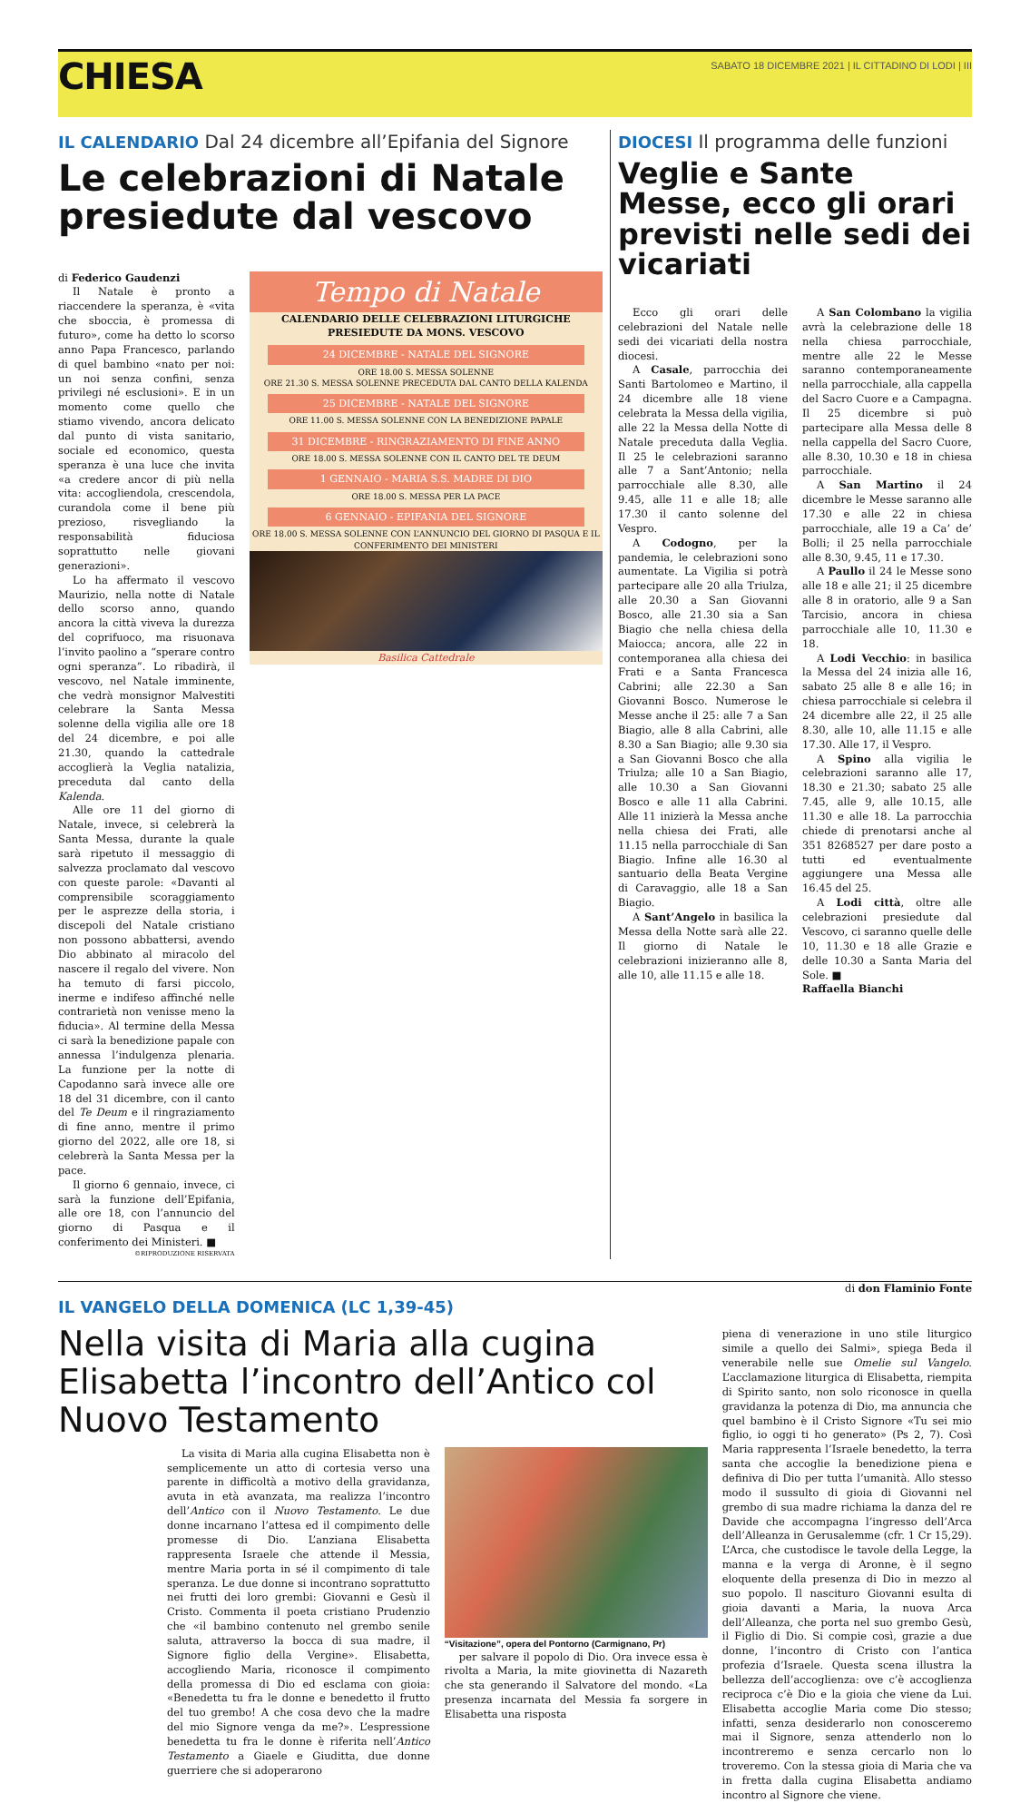CHIESA
SABATO 18 DICEMBRE 2021 | IL CITTADINO DI LODI | III
IL CALENDARIO Dal 24 dicembre all’Epifania del Signore
Le celebrazioni di Natale presiedute dal vescovo
di Federico Gaudenzi
Il Natale è pronto a riaccendere la speranza, è «vita che sboccia, è promessa di futuro», come ha detto lo scorso anno Papa Francesco, parlando di quel bambino «nato per noi: un noi senza confini, senza privilegi né esclusioni». E in un momento come quello che stiamo vivendo, ancora delicato dal punto di vista sanitario, sociale ed economico, questa speranza è una luce che invita «a credere ancor di più nella vita: accogliendola, crescendola, curandola come il bene più prezioso, risvegliando la responsabilità fiduciosa soprattutto nelle giovani generazioni».
Lo ha affermato il vescovo Maurizio, nella notte di Natale dello scorso anno, quando ancora la città viveva la durezza del coprifuoco, ma risuonava l’invito paolino a “sperare contro ogni speranza”. Lo ribadirà, il vescovo, nel Natale imminente, che vedrà monsignor Malvestiti celebrare la Santa Messa solenne della vigilia alle ore 18 del 24 dicembre, e poi alle 21.30, quando la cattedrale accoglierà la Veglia natalizia, preceduta dal canto della Kalenda.
Alle ore 11 del giorno di Natale, invece, si celebrerà la Santa Messa, durante la quale sarà ripetuto il messaggio di salvezza proclamato dal vescovo con queste parole: «Davanti al comprensibile scoraggiamento per le asprezze della storia, i discepoli del Natale cristiano non possono abbattersi, avendo Dio abbinato al miracolo del nascere il regalo del vivere. Non ha temuto di farsi piccolo, inerme e indifeso affinché nelle contrarietà non venisse meno la fiducia». Al termine della Messa ci sarà la benedizione papale con annessa l’indulgenza plenaria. La funzione per la notte di Capodanno sarà invece alle ore 18 del 31 dicembre, con il canto del Te Deum e il ringraziamento di fine anno, mentre il primo giorno del 2022, alle ore 18, si celebrerà la Santa Messa per la pace.
Il giorno 6 gennaio, invece, ci sarà la funzione dell’Epifania, alle ore 18, con l’annuncio del giorno di Pasqua e il conferimento dei Ministeri. ■
©RIPRODUZIONE RISERVATA
Tempo di Natale
CALENDARIO DELLE CELEBRAZIONI LITURGICHE
PRESIEDUTE DA MONS. VESCOVO
24 DICEMBRE - NATALE DEL SIGNORE
ORE 18.00 S. MESSA SOLENNE
ORE 21.30 S. MESSA SOLENNE PRECEDUTA DAL CANTO DELLA KALENDA
25 DICEMBRE - NATALE DEL SIGNORE
ORE 11.00 S. MESSA SOLENNE CON LA BENEDIZIONE PAPALE
31 DICEMBRE - RINGRAZIAMENTO DI FINE ANNO
ORE 18.00 S. MESSA SOLENNE CON IL CANTO DEL TE DEUM
1 GENNAIO - MARIA S.S. MADRE DI DIO
ORE 18.00 S. MESSA PER LA PACE
6 GENNAIO - EPIFANIA DEL SIGNORE
ORE 18.00 S. MESSA SOLENNE CON L’ANNUNCIO DEL GIORNO DI PASQUA E IL CONFERIMENTO DEI MINISTERI
Basilica Cattedrale
DIOCESI Il programma delle funzioni
Veglie e Sante Messe, ecco gli orari previsti nelle sedi dei vicariati
Ecco gli orari delle celebrazioni del Natale nelle sedi dei vicariati della nostra diocesi.
A Casale, parrocchia dei Santi Bartolomeo e Martino, il 24 dicembre alle 18 viene celebrata la Messa della vigilia, alle 22 la Messa della Notte di Natale preceduta dalla Veglia. Il 25 le celebrazioni saranno alle 7 a Sant’Antonio; nella parrocchiale alle 8.30, alle 9.45, alle 11 e alle 18; alle 17.30 il canto solenne del Vespro.
A Codogno, per la pandemia, le celebrazioni sono aumentate. La Vigilia si potrà partecipare alle 20 alla Triulza, alle 20.30 a San Giovanni Bosco, alle 21.30 sia a San Biagio che nella chiesa della Maiocca; ancora, alle 22 in contemporanea alla chiesa dei Frati e a Santa Francesca Cabrini; alle 22.30 a San Giovanni Bosco. Numerose le Messe anche il 25: alle 7 a San Biagio, alle 8 alla Cabrini, alle 8.30 a San Biagio; alle 9.30 sia a San Giovanni Bosco che alla Triulza; alle 10 a San Biagio, alle 10.30 a San Giovanni Bosco e alle 11 alla Cabrini. Alle 11 inizierà la Messa anche nella chiesa dei Frati, alle 11.15 nella parrocchiale di San Biagio. Infine alle 16.30 al santuario della Beata Vergine di Caravaggio, alle 18 a San Biagio.
A Sant’Angelo in basilica la Messa della Notte sarà alle 22. Il giorno di Natale le celebrazioni inizieranno alle 8, alle 10, alle 11.15 e alle 18.
A San Colombano la vigilia avrà la celebrazione delle 18 nella chiesa parrocchiale, mentre alle 22 le Messe saranno contemporaneamente nella parrocchiale, alla cappella del Sacro Cuore e a Campagna. Il 25 dicembre si può partecipare alla Messa delle 8 nella cappella del Sacro Cuore, alle 8.30, 10.30 e 18 in chiesa parrocchiale.
A San Martino il 24 dicembre le Messe saranno alle 17.30 e alle 22 in chiesa parrocchiale, alle 19 a Ca’ de’ Bolli; il 25 nella parrocchiale alle 8.30, 9.45, 11 e 17.30.
A Paullo il 24 le Messe sono alle 18 e alle 21; il 25 dicembre alle 8 in oratorio, alle 9 a San Tarcisio, ancora in chiesa parrocchiale alle 10, 11.30 e 18.
A Lodi Vecchio: in basilica la Messa del 24 inizia alle 16, sabato 25 alle 8 e alle 16; in chiesa parrocchiale si celebra il 24 dicembre alle 22, il 25 alle 8.30, alle 10, alle 11.15 e alle 17.30. Alle 17, il Vespro.
A Spino alla vigilia le celebrazioni saranno alle 17, 18.30 e 21.30; sabato 25 alle 7.45, alle 9, alle 10.15, alle 11.30 e alle 18. La parrocchia chiede di prenotarsi anche al 351 8268527 per dare posto a tutti ed eventualmente aggiungere una Messa alle 16.45 del 25.
A Lodi città, oltre alle celebrazioni presiedute dal Vescovo, ci saranno quelle delle 10, 11.30 e 18 alle Grazie e delle 10.30 a Santa Maria del Sole. ■
Raffaella Bianchi
di don Flaminio Fonte
IL VANGELO DELLA DOMENICA (LC 1,39-45)
Nella visita di Maria alla cugina Elisabetta l’incontro dell’Antico col Nuovo Testamento
La visita di Maria alla cugina Elisabetta non è semplicemente un atto di cortesia verso una parente in difficoltà a motivo della gravidanza, avuta in età avanzata, ma realizza l’incontro dell’Antico con il Nuovo Testamento. Le due donne incarnano l’attesa ed il compimento delle promesse di Dio. L’anziana Elisabetta rappresenta Israele che attende il Messia, mentre Maria porta in sé il compimento di tale speranza. Le due donne si incontrano soprattutto nei frutti dei loro grembi: Giovanni e Gesù il Cristo. Commenta il poeta cristiano Prudenzio che «il bambino contenuto nel grembo senile saluta, attraverso la bocca di sua madre, il Signore figlio della Vergine». Elisabetta, accogliendo Maria, riconosce il compimento della promessa di Dio ed esclama con gioia: «Benedetta tu fra le donne e benedetto il frutto del tuo grembo! A che cosa devo che la madre del mio Signore venga da me?». L’espressione benedetta tu fra le donne è riferita nell’Antico Testamento a Giaele e Giuditta, due donne guerriere che si adoperarono
“Visitazione”, opera del Pontorno (Carmignano, Pr)
per salvare il popolo di Dio. Ora invece essa è rivolta a Maria, la mite giovinetta di Nazareth che sta generando il Salvatore del mondo. «La presenza incarnata del Messia fa sorgere in Elisabetta una risposta
piena di venerazione in uno stile liturgico simile a quello dei Salmi», spiega Beda il venerabile nelle sue Omelie sul Vangelo. L’acclamazione liturgica di Elisabetta, riempita di Spirito santo, non solo riconosce in quella gravidanza la potenza di Dio, ma annuncia che quel bambino è il Cristo Signore «Tu sei mio figlio, io oggi ti ho generato» (Ps 2, 7). Così Maria rappresenta l’Israele benedetto, la terra santa che accoglie la benedizione piena e definiva di Dio per tutta l’umanità. Allo stesso modo il sussulto di gioia di Giovanni nel grembo di sua madre richiama la danza del re Davide che accompagna l’ingresso dell’Arca dell’Alleanza in Gerusalemme (cfr. 1 Cr 15,29). L’Arca, che custodisce le tavole della Legge, la manna e la verga di Aronne, è il segno eloquente della presenza di Dio in mezzo al suo popolo. Il nascituro Giovanni esulta di gioia davanti a Maria, la nuova Arca dell’Alleanza, che porta nel suo grembo Gesù, il Figlio di Dio. Si compie così, grazie a due donne, l’incontro di Cristo con l’antica profezia d’Israele. Questa scena illustra la bellezza dell’accoglienza: ove c’è accoglienza reciproca c’è Dio e la gioia che viene da Lui. Elisabetta accoglie Maria come Dio stesso; infatti, senza desiderarlo non conosceremo mai il Signore, senza attenderlo non lo incontreremo e senza cercarlo non lo troveremo. Con la stessa gioia di Maria che va in fretta dalla cugina Elisabetta andiamo incontro al Signore che viene.